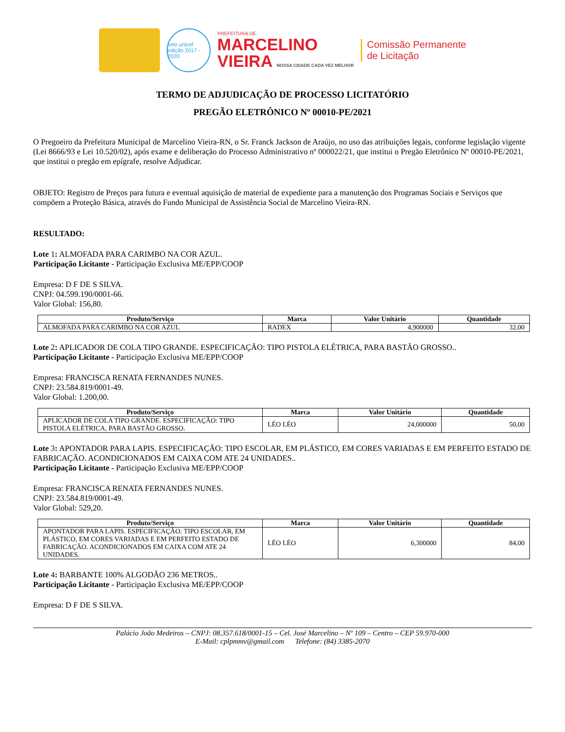selo unicef
edição 2017 - 2020
PREFEITURA DE
MARCELINO
VIEIRA NOSSA CIDADE CADA VEZ MELHOR
Comissão Permanente
de Licitação
TERMO DE ADJUDICAÇÃO DE PROCESSO LICITATÓRIO
PREGÃO ELETRÔNICO Nº 00010-PE/2021
O Pregoeiro da Prefeitura Municipal de Marcelino Vieira-RN, o Sr. Franck Jackson de Araújo, no uso das atribuições legais, conforme legislação vigente (Lei 8666/93 e Lei 10.520/02), após exame e deliberação do Processo Administrativo nº 000022/21, que institui o Pregão Eletrônico Nº 00010-PE/2021, que institui o pregão em epígrafe, resolve Adjudicar.
OBJETO: Registro de Preços para futura e eventual aquisição de material de expediente para a manutenção dos Programas Sociais e Serviços que compõem a Proteção Básica, através do Fundo Municipal de Assistência Social de Marcelino Vieira-RN.
RESULTADO:
Lote 1: ALMOFADA PARA CARIMBO NA COR AZUL.
Participação Licitante - Participação Exclusiva ME/EPP/COOP
Empresa: D F DE S SILVA.
CNPJ: 04.599.190/0001-66.
Valor Global: 156,80.
| Produto/Serviço | Marca | Valor Unitário | Quantidade |
| --- | --- | --- | --- |
| ALMOFADA PARA CARIMBO NA COR AZUL | RADEX | 4,900000 | 32,00 |
Lote 2: APLICADOR DE COLA TIPO GRANDE. ESPECIFICAÇÃO: TIPO PISTOLA ELÉTRICA, PARA BASTÃO GROSSO..
Participação Licitante - Participação Exclusiva ME/EPP/COOP
Empresa: FRANCISCA RENATA FERNANDES NUNES.
CNPJ: 23.584.819/0001-49.
Valor Global: 1.200,00.
| Produto/Serviço | Marca | Valor Unitário | Quantidade |
| --- | --- | --- | --- |
| APLICADOR DE COLA TIPO GRANDE. ESPECIFICAÇÃO: TIPO PISTOLA ELÉTRICA, PARA BASTÃO GROSSO. | LÉO LÉO | 24,000000 | 50,00 |
Lote 3: APONTADOR PARA LAPIS. ESPECIFICAÇÃO: TIPO ESCOLAR, EM PLÁSTICO, EM CORES VARIADAS E EM PERFEITO ESTADO DE FABRICAÇÃO. ACONDICIONADOS EM CAIXA COM ATE 24 UNIDADES..
Participação Licitante - Participação Exclusiva ME/EPP/COOP
Empresa: FRANCISCA RENATA FERNANDES NUNES.
CNPJ: 23.584.819/0001-49.
Valor Global: 529,20.
| Produto/Serviço | Marca | Valor Unitário | Quantidade |
| --- | --- | --- | --- |
| APONTADOR PARA LAPIS. ESPECIFICAÇÃO: TIPO ESCOLAR, EM PLÁSTICO, EM CORES VARIADAS E EM PERFEITO ESTADO DE FABRICAÇÃO. ACONDICIONADOS EM CAIXA COM ATE 24 UNIDADES. | LÉO LÉO | 6,300000 | 84,00 |
Lote 4: BARBANTE 100% ALGODÃO 236 METROS..
Participação Licitante - Participação Exclusiva ME/EPP/COOP
Empresa: D F DE S SILVA.
Palácio João Medeiros – CNPJ: 08.357.618/0001-15 – Cel. José Marcelino – Nº 109 – Centro – CEP 59.970-000
E-Mail: cplpmmv@gmail.com Telefone: (84) 3385-2070